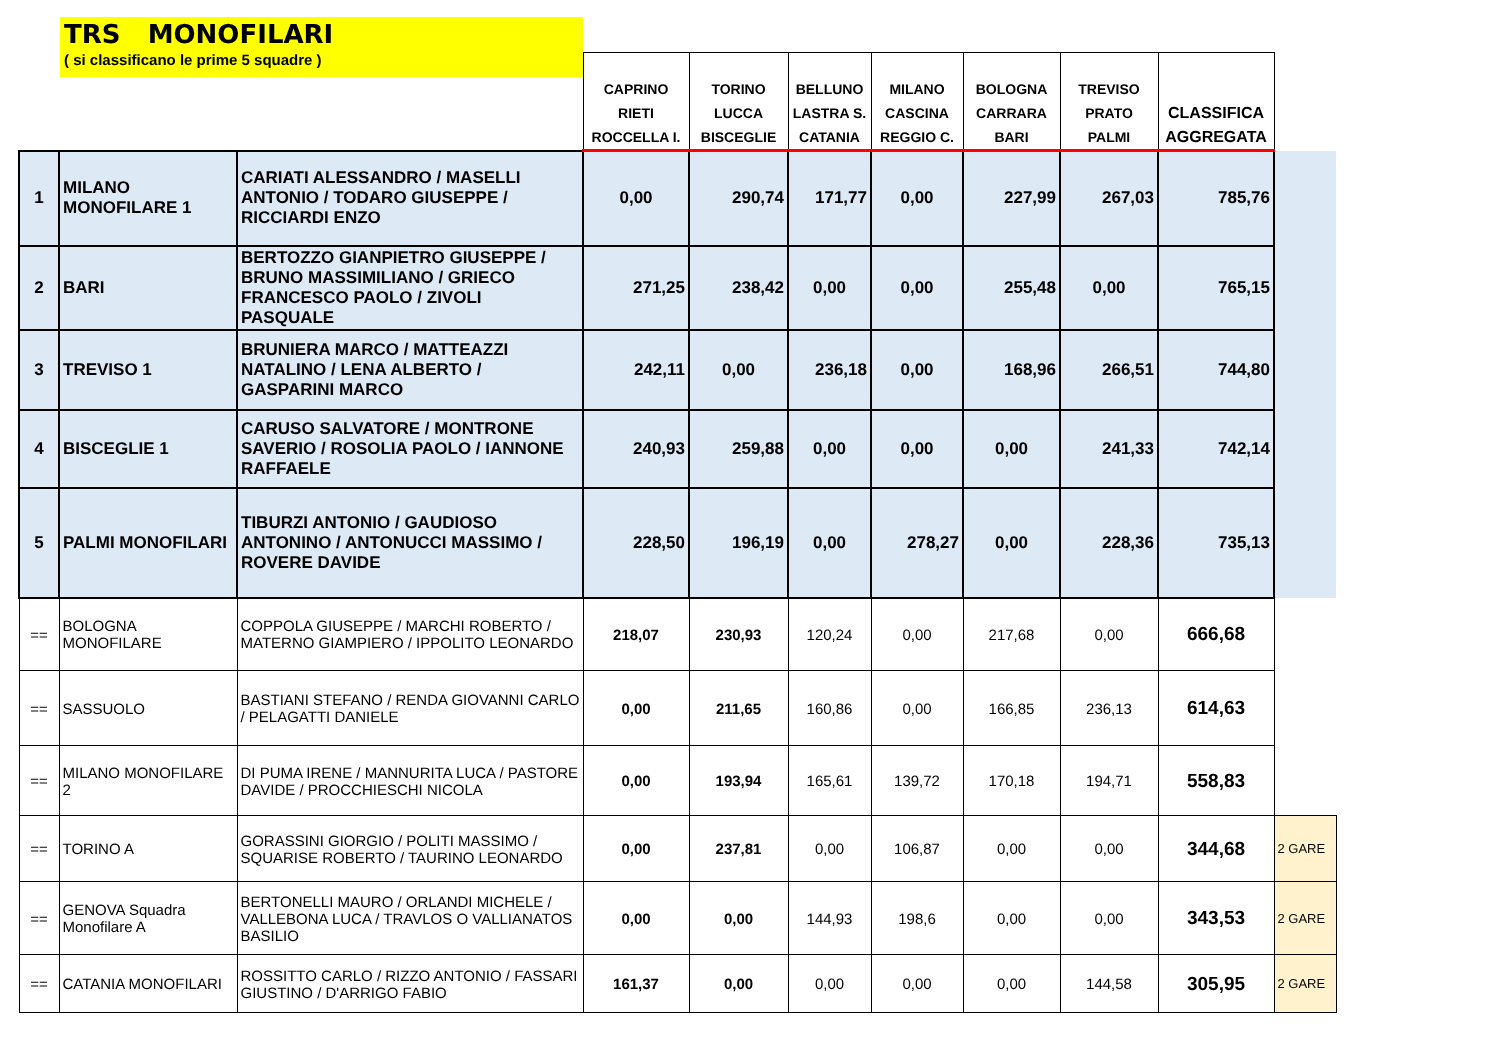TRS MONOFILARI
( si classificano le prime 5 squadre )
| | | | CAPRINO RIETI ROCCELLA I. | TORINO LUCCA BISCEGLIE | BELLUNO LASTRA S. CATANIA | MILANO CASCINA REGGIO C. | BOLOGNA CARRARA BARI | TREVISO PRATO PALMI | CLASSIFICA AGGREGATA | |
| --- | --- | --- | --- | --- | --- | --- | --- | --- | --- | --- |
| 1 | MILANO MONOFILARE 1 | CARIATI ALESSANDRO / MASELLI ANTONIO / TODARO GIUSEPPE / RICCIARDI ENZO | 0,00 | 290,74 | 171,77 | 0,00 | 227,99 | 267,03 | 785,76 | |
| 2 | BARI | BERTOZZO GIANPIETRO GIUSEPPE / BRUNO MASSIMILIANO / GRIECO FRANCESCO PAOLO / ZIVOLI PASQUALE | 271,25 | 238,42 | 0,00 | 0,00 | 255,48 | 0,00 | 765,15 | |
| 3 | TREVISO 1 | BRUNIERA MARCO / MATTEAZZI NATALINO / LENA ALBERTO / GASPARINI MARCO | 242,11 | 0,00 | 236,18 | 0,00 | 168,96 | 266,51 | 744,80 | |
| 4 | BISCEGLIE 1 | CARUSO SALVATORE / MONTRONE SAVERIO / ROSOLIA PAOLO / IANNONE RAFFAELE | 240,93 | 259,88 | 0,00 | 0,00 | 0,00 | 241,33 | 742,14 | |
| 5 | PALMI MONOFILARI | TIBURZI ANTONIO / GAUDIOSO ANTONINO / ANTONUCCI MASSIMO / ROVERE DAVIDE | 228,50 | 196,19 | 0,00 | 278,27 | 0,00 | 228,36 | 735,13 | |
| == | BOLOGNA MONOFILARE | COPPOLA GIUSEPPE / MARCHI ROBERTO / MATERNO GIAMPIERO / IPPOLITO LEONARDO | 218,07 | 230,93 | 120,24 | 0,00 | 217,68 | 0,00 | 666,68 | |
| == | SASSUOLO | BASTIANI STEFANO / RENDA GIOVANNI CARLO / PELAGATTI DANIELE | 0,00 | 211,65 | 160,86 | 0,00 | 166,85 | 236,13 | 614,63 | |
| == | MILANO MONOFILARE 2 | DI PUMA IRENE / MANNURITA LUCA / PASTORE DAVIDE / PROCCHIESCHI NICOLA | 0,00 | 193,94 | 165,61 | 139,72 | 170,18 | 194,71 | 558,83 | |
| == | TORINO A | GORASSINI GIORGIO / POLITI MASSIMO / SQUARISE ROBERTO / TAURINO LEONARDO | 0,00 | 237,81 | 0,00 | 106,87 | 0,00 | 0,00 | 344,68 | 2 GARE |
| == | GENOVA Squadra Monofilare A | BERTONELLI MAURO / ORLANDI MICHELE / VALLEBONA LUCA / TRAVLOS O VALLIANATOS BASILIO | 0,00 | 0,00 | 144,93 | 198,6 | 0,00 | 0,00 | 343,53 | 2 GARE |
| == | CATANIA MONOFILARI | ROSSITTO CARLO / RIZZO ANTONIO / FASSARI GIUSTINO / D'ARRIGO FABIO | 161,37 | 0,00 | 0,00 | 0,00 | 0,00 | 144,58 | 305,95 | 2 GARE |